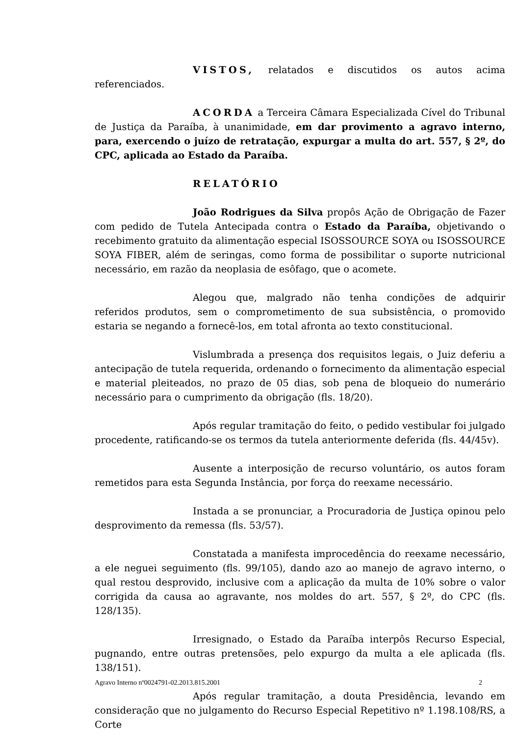VISTOS, relatados e discutidos os autos acima referenciados.
ACORDA a Terceira Câmara Especializada Cível do Tribunal de Justiça da Paraíba, à unanimidade, em dar provimento a agravo interno, para, exercendo o juízo de retratação, expurgar a multa do art. 557, § 2º, do CPC, aplicada ao Estado da Paraíba.
RELATÓRIO
João Rodrigues da Silva propôs Ação de Obrigação de Fazer com pedido de Tutela Antecipada contra o Estado da Paraíba, objetivando o recebimento gratuito da alimentação especial ISOSSOURCE SOYA ou ISOSSOURCE SOYA FIBER, além de seringas, como forma de possibilitar o suporte nutricional necessário, em razão da neoplasia de esôfago, que o acomete.
Alegou que, malgrado não tenha condições de adquirir referidos produtos, sem o comprometimento de sua subsistência, o promovido estaria se negando a fornecê-los, em total afronta ao texto constitucional.
Vislumbrada a presença dos requisitos legais, o Juiz deferiu a antecipação de tutela requerida, ordenando o fornecimento da alimentação especial e material pleiteados, no prazo de 05 dias, sob pena de bloqueio do numerário necessário para o cumprimento da obrigação (fls. 18/20).
Após regular tramitação do feito, o pedido vestibular foi julgado procedente, ratificando-se os termos da tutela anteriormente deferida (fls. 44/45v).
Ausente a interposição de recurso voluntário, os autos foram remetidos para esta Segunda Instância, por força do reexame necessário.
Instada a se pronunciar, a Procuradoria de Justiça opinou pelo desprovimento da remessa (fls. 53/57).
Constatada a manifesta improcedência do reexame necessário, a ele neguei seguimento (fls. 99/105), dando azo ao manejo de agravo interno, o qual restou desprovido, inclusive com a aplicação da multa de 10% sobre o valor corrigida da causa ao agravante, nos moldes do art. 557, § 2º, do CPC (fls. 128/135).
Irresignado, o Estado da Paraíba interpôs Recurso Especial, pugnando, entre outras pretensões, pelo expurgo da multa a ele aplicada (fls. 138/151).
Após regular tramitação, a douta Presidência, levando em consideração que no julgamento do Recurso Especial Repetitivo nº 1.198.108/RS, a Corte
Agravo Interno nº0024791-02.2013.815.2001 2